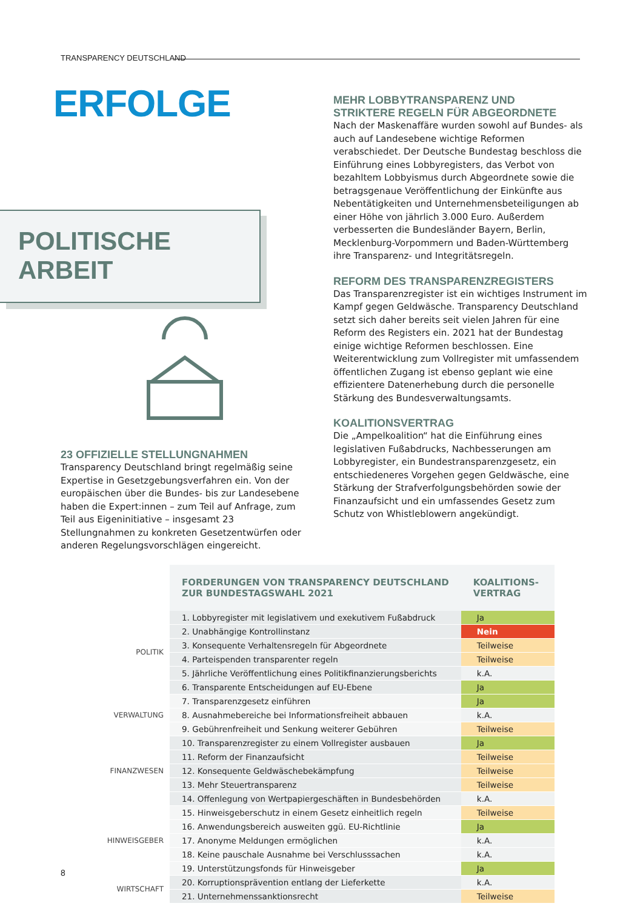TRANSPARENCY DEUTSCHLAND
ERFOLGE
POLITISCHE
ARBEIT
23 OFFIZIELLE STELLUNGNAHMEN
Transparency Deutschland bringt regelmäßig seine Expertise in Gesetzgebungsverfahren ein. Von der europäischen über die Bundes- bis zur Landesebene haben die Expert:innen – zum Teil auf Anfrage, zum Teil aus Eigeninitiative – insgesamt 23 Stellungnahmen zu konkreten Gesetzentwürfen oder anderen Regelungsvorschlägen eingereicht.
MEHR LOBBYTRANSPARENZ UND
STRIKTERE REGELN FÜR ABGEORDNETE
Nach der Maskenaffäre wurden sowohl auf Bundes- als auch auf Landesebene wichtige Reformen verabschiedet. Der Deutsche Bundestag beschloss die Einführung eines Lobbyregisters, das Verbot von bezahltem Lobbyismus durch Abgeordnete sowie die betragsgenaue Veröffentlichung der Einkünfte aus Nebentätigkeiten und Unternehmensbeteiligungen ab einer Höhe von jährlich 3.000 Euro. Außerdem verbesserten die Bundesländer Bayern, Berlin, Mecklenburg-Vorpommern und Baden-Württemberg ihre Transparenz- und Integritätsregeln.
REFORM DES TRANSPARENZREGISTERS
Das Transparenzregister ist ein wichtiges Instrument im Kampf gegen Geldwäsche. Transparency Deutschland setzt sich daher bereits seit vielen Jahren für eine Reform des Registers ein. 2021 hat der Bundestag einige wichtige Reformen beschlossen. Eine Weiterentwicklung zum Vollregister mit umfassendem öffentlichen Zugang ist ebenso geplant wie eine effizientere Datenerhebung durch die personelle Stärkung des Bundesverwaltungsamts.
KOALITIONSVERTRAG
Die „Ampelkoalition“ hat die Einführung eines legislativen Fußabdrucks, Nachbesserungen am Lobbyregister, ein Bundestransparenzgesetz, ein entschiedeneres Vorgehen gegen Geldwäsche, eine Stärkung der Strafverfolgungsbehörden sowie der Finanzaufsicht und ein umfassendes Gesetz zum Schutz von Whistleblowern angekündigt.
| | FORDERUNGEN VON TRANSPARENCY DEUTSCHLAND ZUR BUNDESTAGSWAHL 2021 | KOALITIONS- VERTRAG |
| POLITIK | 1. Lobbyregister mit legislativem und exekutivem Fußabdruck | Ja |
| | 2. Unabhängige Kontrollinstanz | Nein |
| | 3. Konsequente Verhaltensregeln für Abgeordnete | Teilweise |
| | 4. Parteispenden transparenter regeln | Teilweise |
| | 5. Jährliche Veröffentlichung eines Politikfinanzierungsberichts | k.A. |
| | 6. Transparente Entscheidungen auf EU-Ebene | Ja |
| VERWALTUNG | 7. Transparenzgesetz einführen | Ja |
| | 8. Ausnahmebereiche bei Informationsfreiheit abbauen | k.A. |
| | 9. Gebührenfreiheit und Senkung weiterer Gebühren | Teilweise |
| FINANZWESEN | 10. Transparenzregister zu einem Vollregister ausbauen | Ja |
| | 11. Reform der Finanzaufsicht | Teilweise |
| | 12. Konsequente Geldwäschebekämpfung | Teilweise |
| | 13. Mehr Steuertransparenz | Teilweise |
| | 14. Offenlegung von Wertpapiergeschäften in Bundesbehörden | k.A. |
| HINWEISGEBER | 15. Hinweisgeberschutz in einem Gesetz einheitlich regeln | Teilweise |
| | 16. Anwendungsbereich ausweiten ggü. EU-Richtlinie | Ja |
| | 17. Anonyme Meldungen ermöglichen | k.A. |
| | 18. Keine pauschale Ausnahme bei Verschlusssachen | k.A. |
| | 19. Unterstützungsfonds für Hinweisgeber | Ja |
| WIRTSCHAFT | 20. Korruptionsprävention entlang der Lieferkette | k.A. |
| | 21. Unternehmenssanktionsrecht | Teilweise |
8